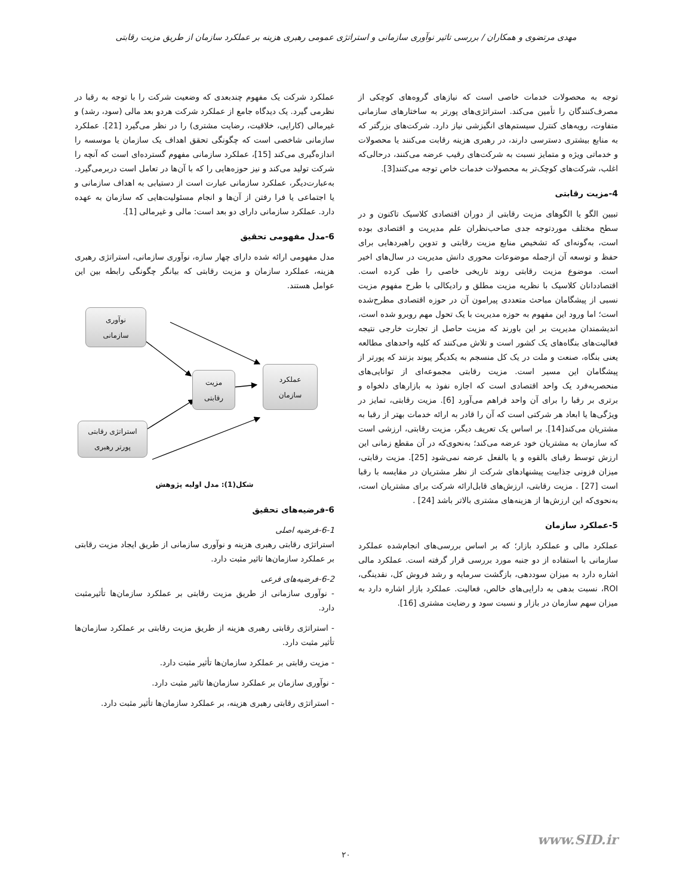مهدی مرتضوی و همکاران / بررسی تاثیر نوآوری سازمانی و استراتژی عمومی رهبری هزینه بر عملکرد سازمان از طریق مزیت رقابتی
توجه به محصولات خدمات خاصی است که نیازهای گروه‌های کوچکی از مصرف‌کنندگان را تأمین می‌کند. استراتژی‌های پورتر به ساختارهای سازمانی متفاوت، رویه‌های کنترل سیستم‌های انگیزشی نیاز دارد. شرکت‌های بزرگتر که به منابع بیشتری دسترسی دارند، در رهبری هزینه رقابت می‌کنند یا محصولات و خدماتی ویژه و متمایز نسبت به شرکت‌های رقیب عرضه می‌کنند، درحالی‌که اغلب، شرکت‌های کوچک‌تر به محصولات خدمات خاص توجه می‌کنند[3].
4-مزیت رقابتی
تبیین الگو یا الگوهای مزیت رقابتی از دوران اقتصادی کلاسیک تاکنون و در سطح مختلف موردتوجه جدی صاحب‌نظران علم مدیریت و اقتصادی بوده است، به‌گونه‌ای که تشخیص منابع مزیت رقابتی و تدوین راهبردهایی برای حفظ و توسعه آن ازجمله موضوعات محوری دانش مدیریت در سال‌های اخیر است. موضوع مزیت رقابتی روند تاریخی خاصی را طی کرده است. اقتصاددانان کلاسیک با نظریه مزیت مطلق و رادیکالی با طرح مفهوم مزیت نسبی از پیشگامان مباحث متعددی پیرامون آن در حوزه اقتصادی مطرح‌شده است؛ اما ورود این مفهوم به حوزه مدیریت با یک تحول مهم روبرو شده است، اندیشمندان مدیریت بر این باورند که مزیت حاصل از تجارت خارجی نتیجه فعالیت‌های بنگاه‌های یک کشور است و تلاش می‌کنند که کلیه واحدهای مطالعه یعنی بنگاه، صنعت و ملت در یک کل منسجم به یکدیگر پیوند بزنند که پورتر از پیشگامان این مسیر است. مزیت رقابتی مجموعه‌ای از توانایی‌های منحصربه‌فرد یک واحد اقتصادی است که اجازه نفوذ به بازارهای دلخواه و برتری بر رقبا را برای آن واحد فراهم می‌آورد [6]. مزیت رقابتی، تمایز در ویژگی‌ها یا ابعاد هر شرکتی است که آن را قادر به ارائه خدمات بهتر از رقبا به مشتریان می‌کند[14]. بر اساس یک تعریف دیگر، مزیت رقابتی، ارزشی است که سازمان به مشتریان خود عرضه می‌کند؛ به‌نحوی‌که در آن مقطع زمانی این ارزش توسط رقبای بالقوه و یا بالفعل عرضه نمی‌شود [25]. مزیت رقابتی، میزان فزونی جذابیت پیشنهادهای شرکت از نظر مشتریان در مقایسه با رقبا است [27] . مزیت رقابتی، ارزش‌های قابل‌ارائه شرکت برای مشتریان است، به‌نحوی‌که این ارزش‌ها از هزینه‌های مشتری بالاتر باشد [24] .
5-عملکرد سازمان
عملکرد مالی و عملکرد بازار؛ که بر اساس بررسی‌های انجام‌شده عملکرد سازمانی با استفاده از دو جنبه مورد بررسی قرار گرفته است. عملکرد مالی اشاره دارد به میزان سوددهی، بازگشت سرمایه و رشد فروش کل، نقدینگی، ROI، نسبت بدهی به دارایی‌های خالص، فعالیت. عملکرد بازار اشاره دارد به میزان سهم سازمان در بازار و نسبت سود و رضایت مشتری [16].
عملکرد شرکت یک مفهوم چندبعدی که وضعیت شرکت را با توجه به رقبا در نظرمی گیرد. یک دیدگاه جامع از عملکرد شرکت هردو بعد مالی (سود، رشد) و غیرمالی (کارایی، خلاقیت، رضایت مشتری) را در نظر می‌گیرد [21]. عملکرد سازمانی شاخصی است که چگونگی تحقق اهداف یک سازمان یا موسسه را اندازه‌گیری می‌کند [15]، عملکرد سازمانی مفهوم گسترده‌ای است که آنچه را شرکت تولید می‌کند و نیز حوزه‌هایی را که با آن‌ها در تعامل است دربرمی‌گیرد. به‌عبارت‌دیگر، عملکرد سازمانی عبارت است از دستیابی به اهداف سازمانی و یا اجتماعی یا فرا رفتن از آن‌ها و انجام مسئولیت‌هایی که سازمان به عهده دارد. عملکرد سازمانی دارای دو بعد است: مالی و غیرمالی [1].
6-مدل مفهومی تحقیق
مدل مفهومی ارائه شده دارای چهار سازه، نوآوری سازمانی، استراتژی رهبری هزینه، عملکرد سازمان و مزیت رقابتی که بیانگر چگونگی رابطه بین این عوامل هستند.
نوآوری
سازمانی
مزیت
رقابتی
عملکرد
سازمان
استراتژی رقابتی
پورتر رهبری
شکل(1): مدل اولیه پژوهش
6-فرضیه‌های تحقیق
6-1-فرضیه اصلی
استراتژی رقابتی رهبری هزینه و نوآوری سازمانی از طریق ایجاد مزیت رقابتی بر عملکرد سازمان‌ها تاثیر مثبت دارد.
6-2-فرضیه‌های فرعی
- نوآوری سازمانی از طریق مزیت رقابتی بر عملکرد سازمان‌ها تأثیرمثبت دارد.
- استراتژی رقابتی رهبری هزینه از طریق مزیت رقابتی بر عملکرد سازمان‌ها تأثیر مثبت دارد.
- مزیت رقابتی بر عملکرد سازمان‌ها تأثیر مثبت دارد.
- نوآوری سازمان بر عملکرد سازمان‌ها تاثیر مثبت دارد.
- استراتژی رقابتی رهبری هزینه، بر عملکرد سازمان‌ها تأثیر مثبت دارد.
www.SID.ir
۲۰